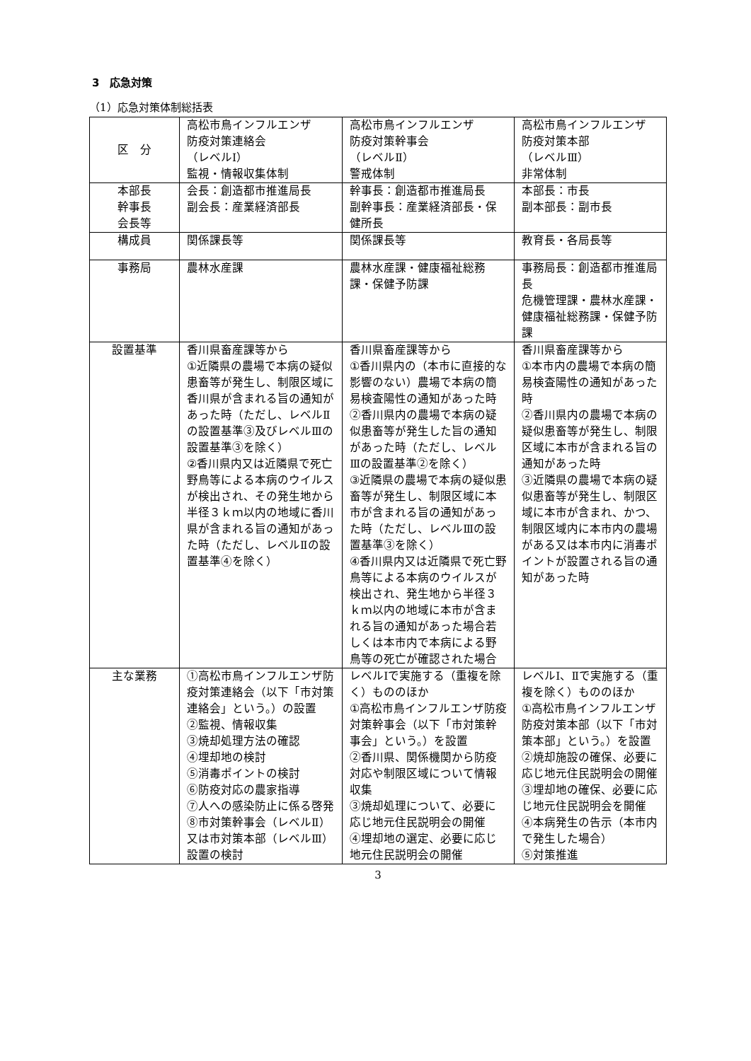3　応急対策
（1）応急対策体制総括表
| 区 分 | 高松市鳥インフルエンザ 防疫対策連絡会 （レベルⅠ） 監視・情報収集体制 | 高松市鳥インフルエンザ 防疫対策幹事会 （レベルⅡ） 警戒体制 | 高松市鳥インフルエンザ 防疫対策本部 （レベルⅢ） 非常体制 |
| 本部長 幹事長 会長等 | 会長：創造都市推進局長 副会長：産業経済部長 | 幹事長：創造都市推進局長 副幹事長：産業経済部長・保健所長 | 本部長：市長 副本部長：副市長 |
| 構成員 | 関係課長等 | 関係課長等 | 教育長・各局長等 |
| 事務局 | 農林水産課 | 農林水産課・健康福祉総務課・保健予防課 | 事務局長：創造都市推進局長 危機管理課・農林水産課・健康福祉総務課・保健予防課 |
| 設置基準 | 香川県畜産課等から ①近隣県の農場で本病の疑似患畜等が発生し、制限区域に香川県が含まれる旨の通知があった時（ただし、レベルⅡの設置基準③及びレベルⅢの設置基準③を除く） ②香川県内又は近隣県で死亡野鳥等による本病のウイルスが検出され、その発生地から半径３ｋｍ以内の地域に香川県が含まれる旨の通知があった時（ただし、レベルⅡの設置基準④を除く） | 香川県畜産課等から ①香川県内の（本市に直接的な影響のない）農場で本病の簡易検査陽性の通知があった時 ②香川県内の農場で本病の疑似患畜等が発生した旨の通知があった時（ただし、レベルⅢの設置基準②を除く） ③近隣県の農場で本病の疑似患畜等が発生し、制限区域に本市が含まれる旨の通知があった時（ただし、レベルⅢの設置基準③を除く） ④香川県内又は近隣県で死亡野鳥等による本病のウイルスが検出され、発生地から半径３ｋｍ以内の地域に本市が含まれる旨の通知があった場合若しくは本市内で本病による野鳥等の死亡が確認された場合 | 香川県畜産課等から ①本市内の農場で本病の簡易検査陽性の通知があった時 ②香川県内の農場で本病の疑似患畜等が発生し、制限区域に本市が含まれる旨の通知があった時 ③近隣県の農場で本病の疑似患畜等が発生し、制限区域に本市が含まれ、かつ、制限区域内に本市内の農場がある又は本市内に消毒ポイントが設置される旨の通知があった時 |
| 主な業務 | ①高松市鳥インフルエンザ防疫対策連絡会（以下「市対策連絡会」という。）の設置 ②監視、情報収集 ③焼却処理方法の確認 ④埋却地の検討 ⑤消毒ポイントの検討 ⑥防疫対応の農家指導 ⑦人への感染防止に係る啓発 ⑧市対策幹事会（レベルⅡ）又は市対策本部（レベルⅢ）設置の検討 | レベルⅠで実施する（重複を除く）もののほか ①高松市鳥インフルエンザ防疫対策幹事会（以下「市対策幹事会」という。）を設置 ②香川県、関係機関から防疫対応や制限区域について情報収集 ③焼却処理について、必要に応じ地元住民説明会の開催 ④埋却地の選定、必要に応じ地元住民説明会の開催 | レベルⅠ、Ⅱで実施する（重複を除く）もののほか ①高松市鳥インフルエンザ防疫対策本部（以下「市対策本部」という。）を設置 ②焼却施設の確保、必要に応じ地元住民説明会の開催 ③埋却地の確保、必要に応じ地元住民説明会を開催 ④本病発生の告示（本市内で発生した場合） ⑤対策推進 |
3